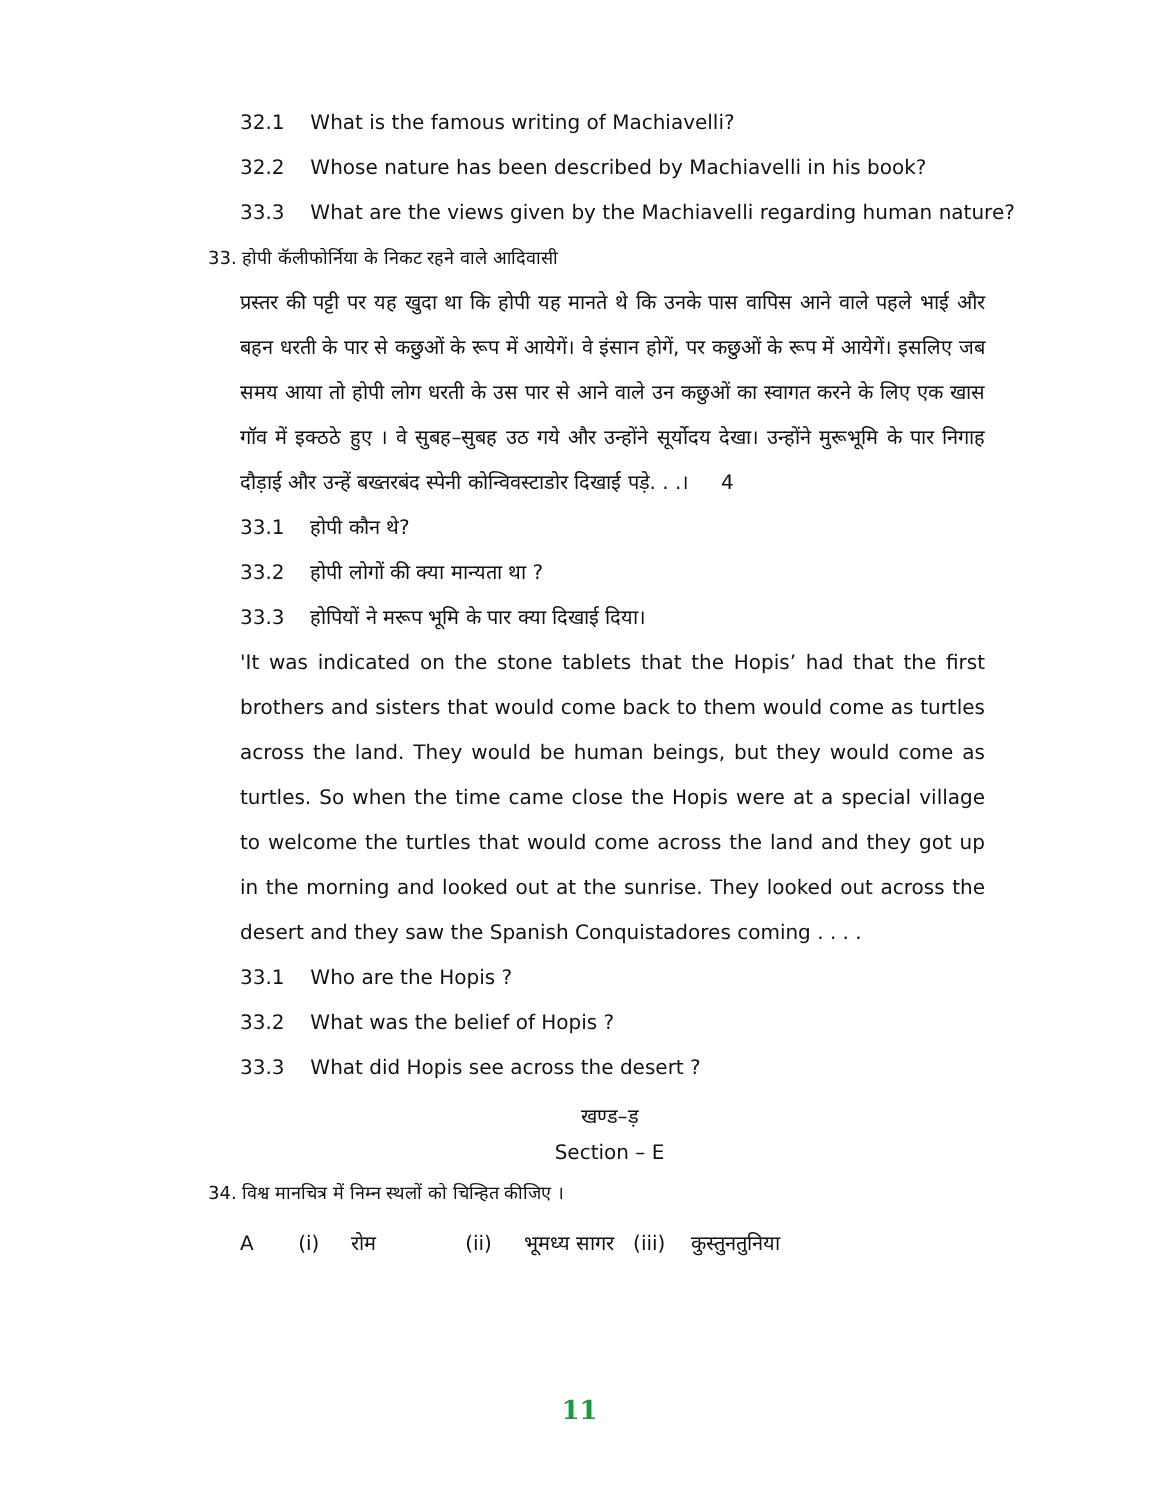32.1 What is the famous writing of Machiavelli?
32.2 Whose nature has been described by Machiavelli in his book?
33.3 What are the views given by the Machiavelli regarding human nature?
33. होपी कॅलीफोर्निया के निकट रहने वाले आदिवासी
प्रस्तर की पट्टी पर यह खुदा था कि होपी यह मानते थे कि उनके पास वापिस आने वाले पहले भाई और बहन धरती के पार से कछुओं के रूप में आयेगें। वे इंसान होगें, पर कछुओं के रूप में आयेगें। इसलिए जब समय आया तो होपी लोग धरती के उस पार से आने वाले उन कछुओं का स्वागत करने के लिए एक खास गॉव में इक्ठठे हुए । वे सुबह–सुबह उठ गये और उन्होंने सूर्योदय देखा। उन्होंने मुरूभूमि के पार निगाह दौड़ाई और उन्हें बख्तरबंद स्पेनी कोन्विवस्टाडोर दिखाई पड़े. . .। 4
33.1 होपी कौन थे?
33.2 होपी लोगों की क्या मान्यता था ?
33.3 होपियों ने मरूप भूमि के पार क्या दिखाई दिया।
'It was indicated on the stone tablets that the Hopis’ had that the first brothers and sisters that would come back to them would come as turtles across the land. They would be human beings, but they would come as turtles. So when the time came close the Hopis were at a special village to welcome the turtles that would come across the land and they got up in the morning and looked out at the sunrise. They looked out across the desert and they saw the Spanish Conquistadores coming . . . .
33.1 Who are the Hopis ?
33.2 What was the belief of Hopis ?
33.3 What did Hopis see across the desert ?
खण्ड–ड़
Section – E
34. विश्व मानचित्र में निम्न स्थलों को चिन्हित कीजिए ।
A (i) रोम (ii) भूमध्य सागर (iii) कुस्तुनतुनिया
11